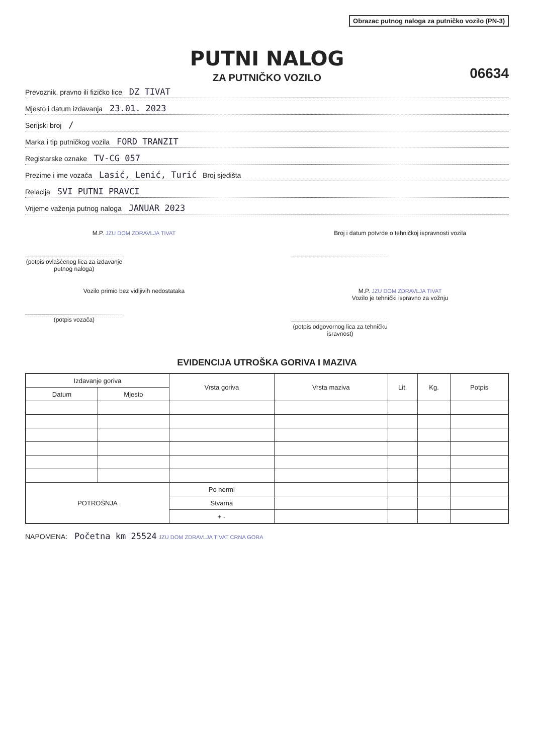Obrazac putnog naloga za putničko vozilo (PN-3)
PUTNI NALOG
ZA PUTNIČKO VOZILO
06634
Prevoznik, pravno ili fizičko lice DZ TIVAT
Mjesto i datum izdavanja 23.01. 2023
Serijski broj /
Marka i tip putničkog vozila FORD TRANZIT
Registarske oznake TV-CG 057
Prezime i ime vozača Lasić, Lenić, Turić Broj sjedišta
Relacija SVI PUTNI PRAVCI
Vrijeme važenja putnog naloga JANUAR 2023
M.P. JZU DOM ZDRAVLJA TIVAT
(potpis ovlašćenog lica za izdavanje putnog naloga)
Broj i datum potvrde o tehničkoj ispravnosti vozila
Vozilo primio bez vidljivih nedostataka
(potpis vozača)
M.P. JZU DOM ZDRAVLJA TIVAT
Vozilo je tehnički ispravno za vožnju
(potpis odgovornog lica za tehničku isravnost)
EVIDENCIJA UTROŠKA GORIVA I MAZIVA
| Izdavanje goriva | | Vrsta goriva | Vrsta maziva | Lit. | Kg. | Potpis |
| --- | --- | --- | --- | --- | --- | --- |
| Datum | Mjesto | | | | | |
| POTROŠNJA | | Po normi | | | | |
| | | Stvarna | | | | |
| | | + - | | | | |
NAPOMENA: Početna km 25524 JZU DOM ZDRAVLJA TIVAT CRNA GORA